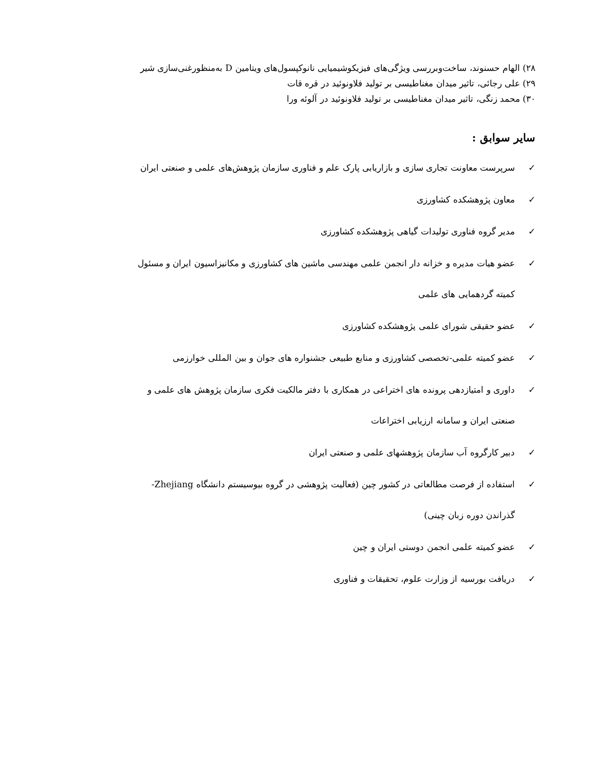۲۸) الهام حسنوند، ساخت‌وبررسی ویژگی‌های فیزیکوشیمیایی نانوکپسول‌های ویتامین D به‌منظورغنی‌سازی شیر
۲۹) علی رجائی، تاثیر میدان مغناطیسی بر تولید فلاونوئید در قره قات
۳۰) محمد زنگی، تاثیر میدان مغناطیسی بر تولید فلاونوئید در آلوئه ورا
سایر سوابق :
✓ سرپرست معاونت تجاری سازی و بازاریابی پارک علم و فناوری سازمان پژوهش‌های علمی و صنعتی ایران
✓ معاون پژوهشکده کشاورزی
✓ مدیر گروه فناوری تولیدات گیاهی پژوهشکده کشاورزی
✓ عضو هیات مدیره و خزانه دار انجمن علمی مهندسی ماشین های کشاورزی و مکانیزاسیون ایران و مسئول
کمیته گردهمایی های علمی
✓ عضو حقیقی شورای علمی پژوهشکده کشاورزی
✓ عضو کمیته علمی-تخصصی کشاورزی و منابع طبیعی جشنواره های جوان و بین المللی خوارزمی
✓ داوری و امتیازدهی پرونده های اختراعی در همکاری با دفتر مالکیت فکری سازمان پژوهش های علمی و
صنعتی ایران و سامانه ارزیابی اختراعات
✓ دبیر کارگروه آب سازمان پژوهشهای علمی و صنعتی ایران
✓ استفاده از فرصت مطالعاتی در کشور چین (فعالیت پژوهشی در گروه بیوسیستم دانشگاه Zhejiang-
گذراندن دوره زبان چینی)
✓ عضو کمیته علمی انجمن دوستی ایران و چین
✓ دریافت بورسیه از وزارت علوم، تحقیقات و فناوری